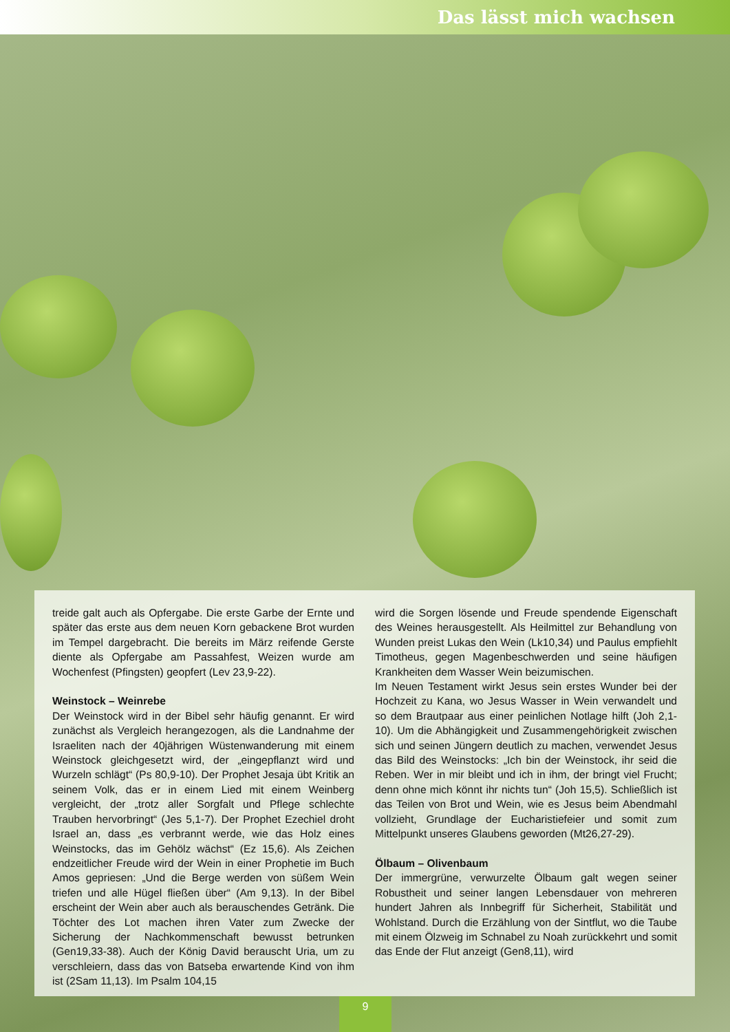Das lässt mich wachsen
treide galt auch als Opfergabe. Die erste Garbe der Ernte und später das erste aus dem neuen Korn gebackene Brot wurden im Tempel dargebracht. Die bereits im März reifende Gerste diente als Opfergabe am Passahfest, Weizen wurde am Wochenfest (Pfingsten) geopfert (Lev 23,9-22).
Weinstock – Weinrebe
Der Weinstock wird in der Bibel sehr häufig genannt. Er wird zunächst als Vergleich herangezogen, als die Landnahme der Israeliten nach der 40jährigen Wüstenwanderung mit einem Weinstock gleichgesetzt wird, der „eingepflanzt wird und Wurzeln schlägt“ (Ps 80,9-10). Der Prophet Jesaja übt Kritik an seinem Volk, das er in einem Lied mit einem Weinberg vergleicht, der „trotz aller Sorgfalt und Pflege schlechte Trauben hervorbringt“ (Jes 5,1-7). Der Prophet Ezechiel droht Israel an, dass „es verbrannt werde, wie das Holz eines Weinstocks, das im Gehölz wächst“ (Ez 15,6). Als Zeichen endzeitlicher Freude wird der Wein in einer Prophetie im Buch Amos gepriesen: „Und die Berge werden von süßem Wein triefen und alle Hügel fließen über“ (Am 9,13). In der Bibel erscheint der Wein aber auch als berauschendes Getränk. Die Töchter des Lot machen ihren Vater zum Zwecke der Sicherung der Nachkommenschaft bewusst betrunken (Gen19,33-38). Auch der König David berauscht Uria, um zu verschleiern, dass das von Batseba erwartende Kind von ihm ist (2Sam 11,13). Im Psalm 104,15
wird die Sorgen lösende und Freude spendende Eigenschaft des Weines herausgestellt. Als Heilmittel zur Behandlung von Wunden preist Lukas den Wein (Lk10,34) und Paulus empfiehlt Timotheus, gegen Magenbeschwerden und seine häufigen Krankheiten dem Wasser Wein beizumischen.
Im Neuen Testament wirkt Jesus sein erstes Wunder bei der Hochzeit zu Kana, wo Jesus Wasser in Wein verwandelt und so dem Brautpaar aus einer peinlichen Notlage hilft (Joh 2,1-10). Um die Abhängigkeit und Zusammengehörigkeit zwischen sich und seinen Jüngern deutlich zu machen, verwendet Jesus das Bild des Weinstocks: „Ich bin der Weinstock, ihr seid die Reben. Wer in mir bleibt und ich in ihm, der bringt viel Frucht; denn ohne mich könnt ihr nichts tun“ (Joh 15,5). Schließlich ist das Teilen von Brot und Wein, wie es Jesus beim Abendmahl vollzieht, Grundlage der Eucharistiefeier und somit zum Mittelpunkt unseres Glaubens geworden (Mt26,27-29).
Ölbaum – Olivenbaum
Der immergrüne, verwurzelte Ölbaum galt wegen seiner Robustheit und seiner langen Lebensdauer von mehreren hundert Jahren als Innbegriff für Sicherheit, Stabilität und Wohlstand. Durch die Erzählung von der Sintflut, wo die Taube mit einem Ölzweig im Schnabel zu Noah zurückkehrt und somit das Ende der Flut anzeigt (Gen8,11), wird
9